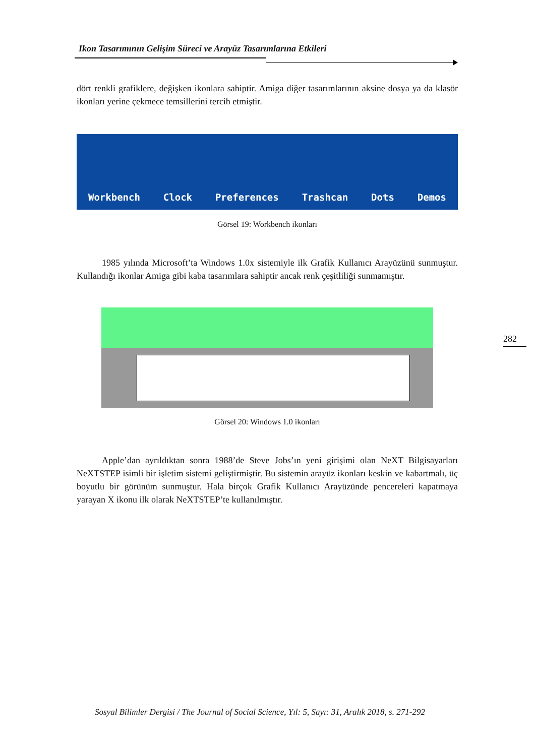Ikon Tasarımının Gelişim Süreci ve Arayüz Tasarımlarına Etkileri
dört renkli grafiklere, değişken ikonlara sahiptir. Amiga diğer tasarımlarının aksine dosya ya da klasör ikonları yerine çekmece temsillerini tercih etmiştir.
Workbench Clock Preferences Trashcan Dots Demos
Görsel 19: Workbench ikonları
1985 yılında Microsoft’ta Windows 1.0x sistemiyle ilk Grafik Kullanıcı Arayüzünü sunmuştur. Kullandığı ikonlar Amiga gibi kaba tasarımlara sahiptir ancak renk çeşitliliği sunmamıştır.
Görsel 20: Windows 1.0 ikonları
Apple’dan ayrıldıktan sonra 1988’de Steve Jobs’ın yeni girişimi olan NeXT Bilgisayarları NeXTSTEP isimli bir işletim sistemi geliştirmiştir. Bu sistemin arayüz ikonları keskin ve kabartmalı, üç boyutlu bir görünüm sunmuştur. Hala birçok Grafik Kullanıcı Arayüzünde pencereleri kapatmaya yarayan X ikonu ilk olarak NeXTSTEP’te kullanılmıştır.
282
Sosyal Bilimler Dergisi / The Journal of Social Science, Yıl: 5, Sayı: 31, Aralık 2018, s. 271-292